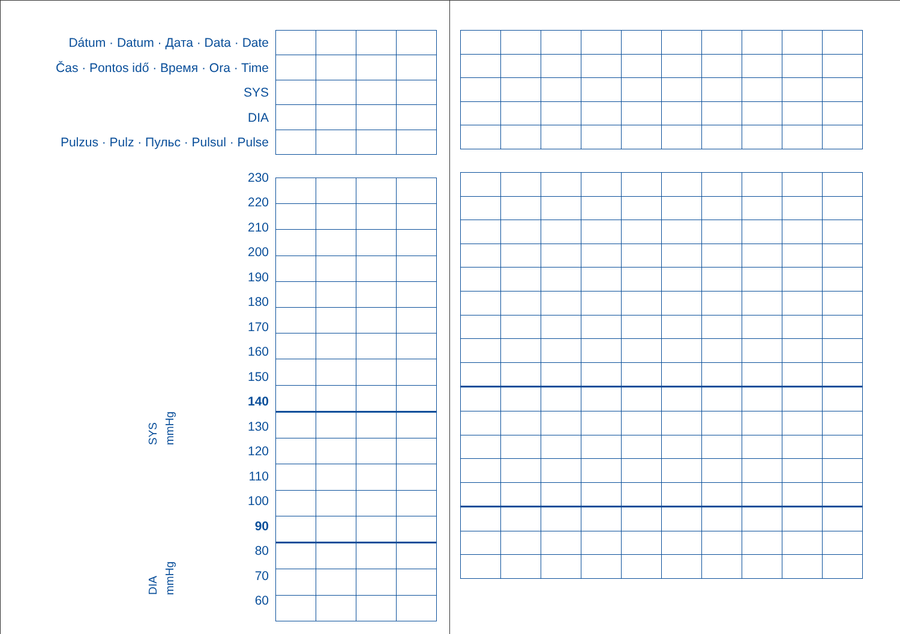Dátum · Datum · Дата · Data · Date
Čas · Pontos idő · Время · Ora · Time
SYS
DIA
Pulzus · Pulz · Пульс · Pulsul · Pulse
SYS
mmHg
DIA
mmHg
230
220
210
200
190
180
170
160
150
140
130
120
110
100
90
80
70
60